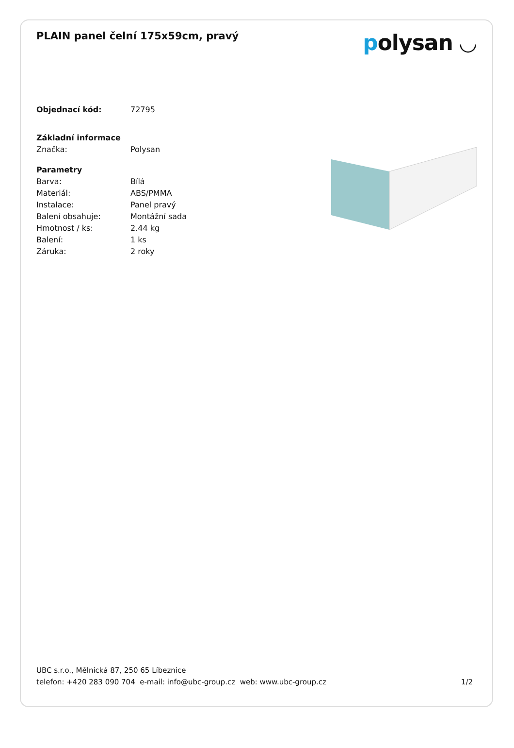PLAIN panel čelní 175x59cm, pravý
polysan ◡
| Objednací kód: | 72795 |
| Základní informace | |
| Značka: | Polysan |
| Parametry | |
| Barva: | Bílá |
| Materiál: | ABS/PMMA |
| Instalace: | Panel pravý |
| Balení obsahuje: | Montážní sada |
| Hmotnost / ks: | 2.44 kg |
| Balení: | 1 ks |
| Záruka: | 2 roky |
UBC s.r.o., Mělnická 87, 250 65 Líbeznice
telefon: +420 283 090 704 e-mail: info@ubc-group.cz web: www.ubc-group.cz
1/2